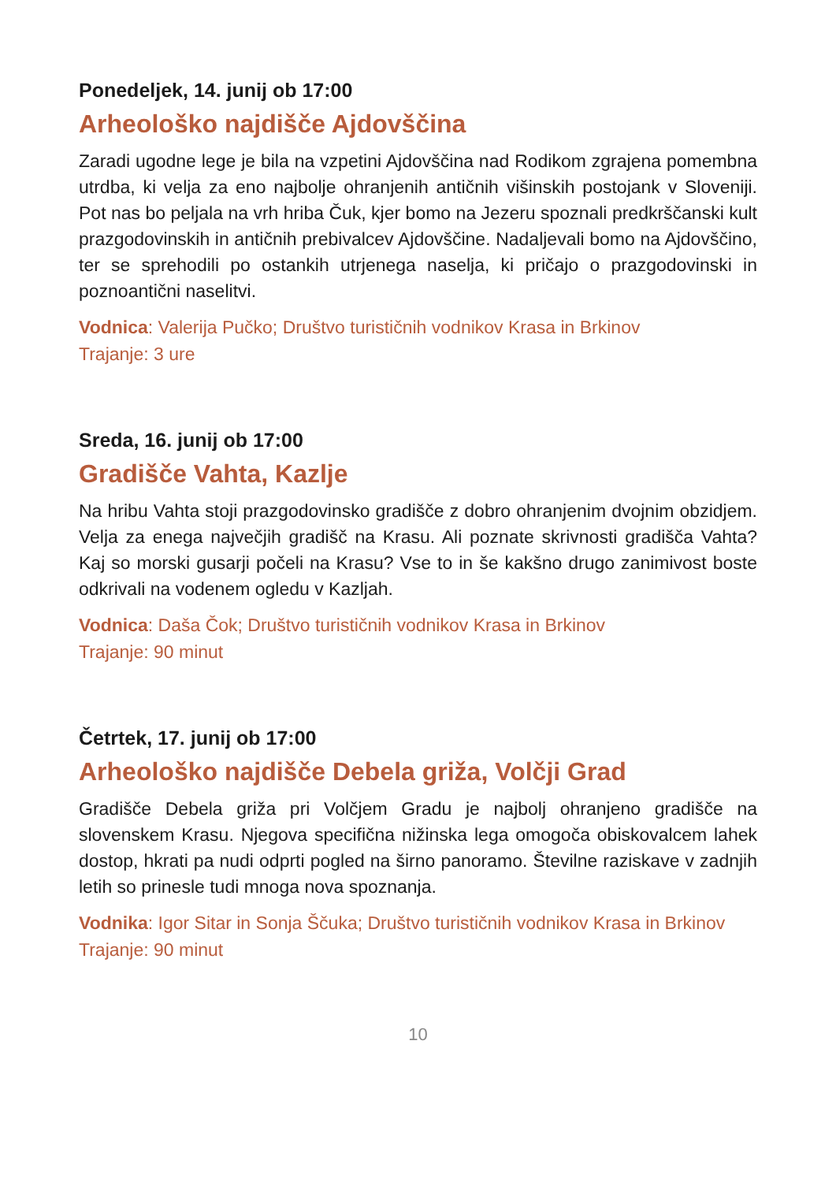Ponedeljek, 14. junij ob 17:00
Arheološko najdišče Ajdovščina
Zaradi ugodne lege je bila na vzpetini Ajdovščina nad Rodikom zgrajena pomembna utrdba, ki velja za eno najbolje ohranjenih antičnih višinskih postojank v Sloveniji. Pot nas bo peljala na vrh hriba Čuk, kjer bomo na Jezeru spoznali predkrščanski kult prazgodovinskih in antičnih prebivalcev Ajdovščine. Nadaljevali bomo na Ajdovščino, ter se sprehodili po ostankih utrjenega naselja, ki pričajo o prazgodovinski in poznoantični naselitvi.
Vodnica: Valerija Pučko; Društvo turističnih vodnikov Krasa in Brkinov
Trajanje: 3 ure
Sreda, 16. junij ob 17:00
Gradišče Vahta, Kazlje
Na hribu Vahta stoji prazgodovinsko gradišče z dobro ohranjenim dvojnim obzidjem. Velja za enega največjih gradišč na Krasu. Ali poznate skrivnosti gradišča Vahta? Kaj so morski gusarji počeli na Krasu? Vse to in še kakšno drugo zanimivost boste odkrivali na vodenem ogledu v Kazljah.
Vodnica: Daša Čok; Društvo turističnih vodnikov Krasa in Brkinov
Trajanje: 90 minut
Četrtek, 17. junij ob 17:00
Arheološko najdišče Debela griža, Volčji Grad
Gradišče Debela griža pri Volčjem Gradu je najbolj ohranjeno gradišče na slovenskem Krasu. Njegova specifična nižinska lega omogoča obiskovalcem lahek dostop, hkrati pa nudi odprti pogled na širno panoramo. Številne raziskave v zadnjih letih so prinesle tudi mnoga nova spoznanja.
Vodnika: Igor Sitar in Sonja Ščuka; Društvo turističnih vodnikov Krasa in Brkinov
Trajanje: 90 minut
10